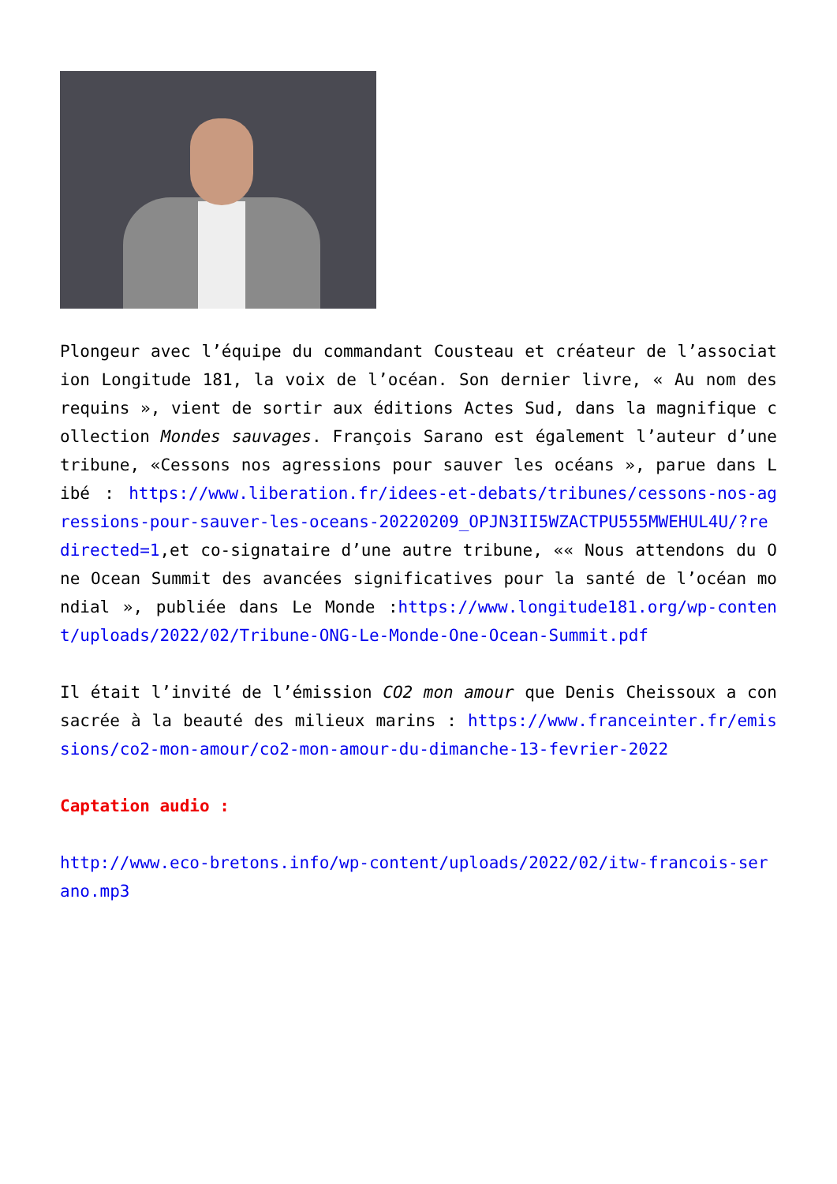Plongeur avec l’équipe du commandant Cousteau et créateur de l’association Longitude 181, la voix de l’océan. Son dernier livre, « Au nom des requins », vient de sortir aux éditions Actes Sud, dans la magnifique collection Mondes sauvages. François Sarano est également l’auteur d’une tribune, «Cessons nos agressions pour sauver les océans », parue dans Libé : https://www.liberation.fr/idees-et-debats/tribunes/cessons-nos-agressions-pour-sauver-les-oceans-20220209_OPJN3II5WZACTPU555MWEHUL4U/?redirected=1,et co-signataire d’une autre tribune, «« Nous attendons du One Ocean Summit des avancées significatives pour la santé de l’océan mondial », publiée dans Le Monde :https://www.longitude181.org/wp-content/uploads/2022/02/Tribune-ONG-Le-Monde-One-Ocean-Summit.pdf
Il était l’invité de l’émission CO2 mon amour que Denis Cheissoux a consacrée à la beauté des milieux marins : https://www.franceinter.fr/emissions/co2-mon-amour/co2-mon-amour-du-dimanche-13-fevrier-2022
Captation audio :
http://www.eco-bretons.info/wp-content/uploads/2022/02/itw-francois-serano.mp3